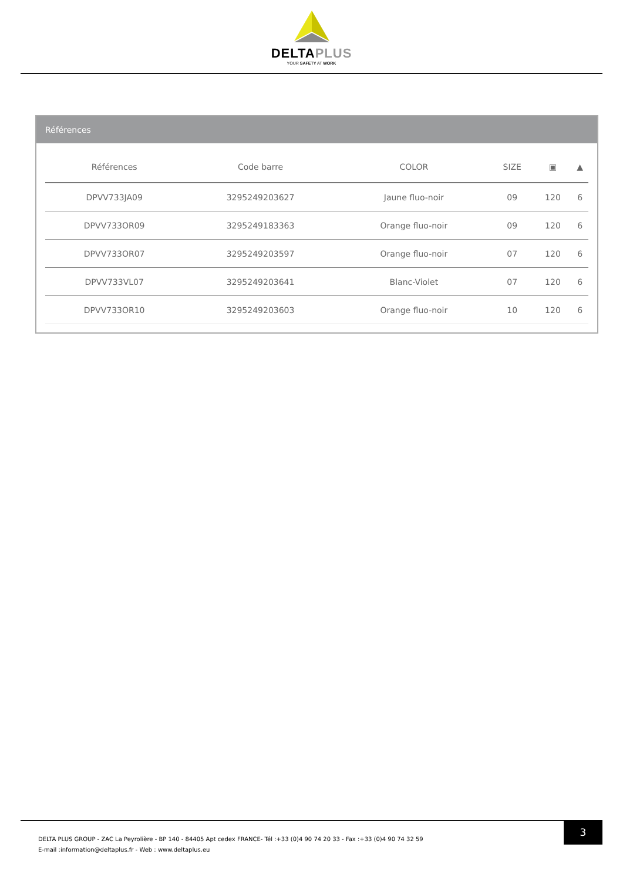DELTAPLUS
YOUR SAFETY AT WORK
Références
| Références | Code barre | COLOR | SIZE | ▣ | ▲ |
| --- | --- | --- | --- | --- | --- |
| DPVV733JA09 | 3295249203627 | Jaune fluo-noir | 09 | 120 | 6 |
| DPVV733OR09 | 3295249183363 | Orange fluo-noir | 09 | 120 | 6 |
| DPVV733OR07 | 3295249203597 | Orange fluo-noir | 07 | 120 | 6 |
| DPVV733VL07 | 3295249203641 | Blanc-Violet | 07 | 120 | 6 |
| DPVV733OR10 | 3295249203603 | Orange fluo-noir | 10 | 120 | 6 |
DELTA PLUS GROUP - ZAC La Peyrolière - BP 140 - 84405 Apt cedex FRANCE- Tél :+33 (0)4 90 74 20 33 - Fax :+33 (0)4 90 74 32 59
E-mail :information@deltaplus.fr - Web : www.deltaplus.eu
3